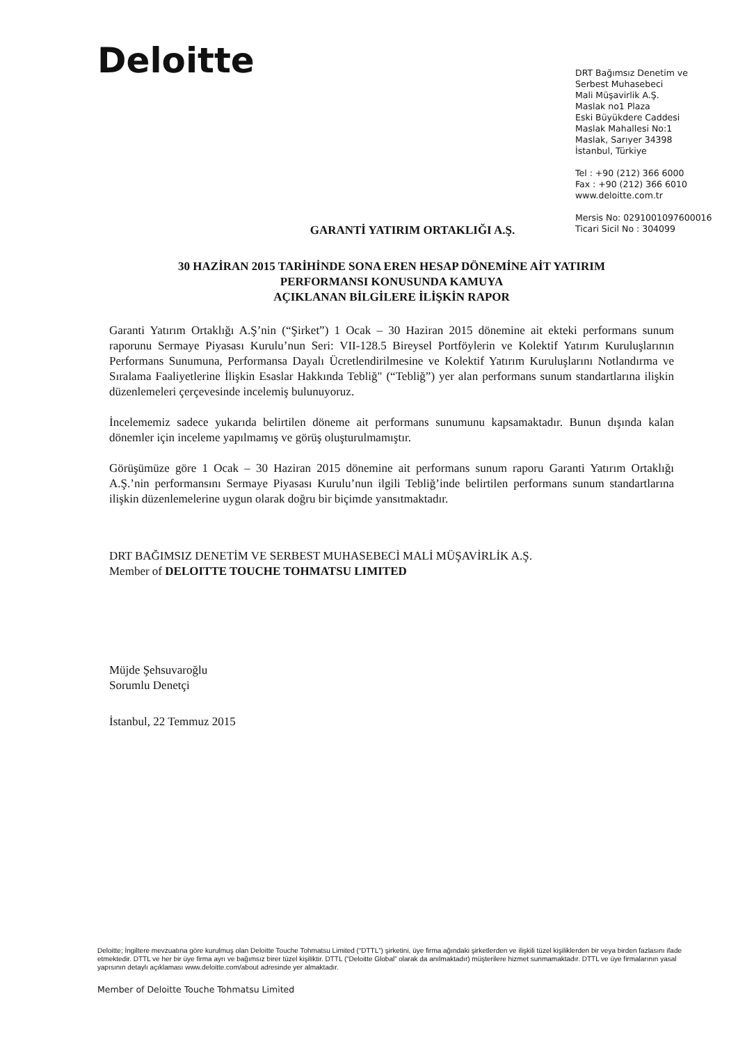Deloitte
DRT Bağımsız Denetim ve
Serbest Muhasebeci
Mali Müşavirlik A.Ş.
Maslak no1 Plaza
Eski Büyükdere Caddesi
Maslak Mahallesi No:1
Maslak, Sarıyer 34398
İstanbul, Türkiye
Tel : +90 (212) 366 6000
Fax : +90 (212) 366 6010
www.deloitte.com.tr
Mersis No: 0291001097600016
Ticari Sicil No : 304099
GARANTİ YATIRIM ORTAKLIĞI A.Ş.
30 HAZİRAN 2015 TARİHİNDE SONA EREN HESAP DÖNEMİNE AİT YATIRIM
PERFORMANSI KONUSUNDA KAMUYA
AÇIKLANAN BİLGİLERE İLİŞKİN RAPOR
Garanti Yatırım Ortaklığı A.Ş’nin (“Şirket”) 1 Ocak – 30 Haziran 2015 dönemine ait ekteki performans sunum raporunu Sermaye Piyasası Kurulu’nun Seri: VII-128.5 Bireysel Portföylerin ve Kolektif Yatırım Kuruluşlarının Performans Sunumuna, Performansa Dayalı Ücretlendirilmesine ve Kolektif Yatırım Kuruluşlarını Notlandırma ve Sıralama Faaliyetlerine İlişkin Esaslar Hakkında Tebliğ" (“Tebliğ”) yer alan performans sunum standartlarına ilişkin düzenlemeleri çerçevesinde incelemiş bulunuyoruz.
İncelememiz sadece yukarıda belirtilen döneme ait performans sunumunu kapsamaktadır. Bunun dışında kalan dönemler için inceleme yapılmamış ve görüş oluşturulmamıştır.
Görüşümüze göre 1 Ocak – 30 Haziran 2015 dönemine ait performans sunum raporu Garanti Yatırım Ortaklığı A.Ş.’nin performansını Sermaye Piyasası Kurulu’nun ilgili Tebliğ’inde belirtilen performans sunum standartlarına ilişkin düzenlemelerine uygun olarak doğru bir biçimde yansıtmaktadır.
DRT BAĞIMSIZ DENETİM VE SERBEST MUHASEBECİ MALİ MÜŞAVİRLİK A.Ş.
Member of DELOITTE TOUCHE TOHMATSU LIMITED
Müjde Şehsuvaroğlu
Sorumlu Denetçi
İstanbul, 22 Temmuz 2015
Deloitte; İngiltere mevzuatına göre kurulmuş olan Deloitte Touche Tohmatsu Limited (“DTTL”) şirketini, üye firma ağındaki şirketlerden ve ilişkili tüzel kişiliklerden bir veya birden fazlasını ifade etmektedir. DTTL ve her bir üye firma ayrı ve bağımsız birer tüzel kişiliktir. DTTL (“Deloitte Global” olarak da anılmaktadır) müşterilere hizmet sunmamaktadır. DTTL ve üye firmalarının yasal yapısının detaylı açıklaması www.deloitte.com/about adresinde yer almaktadır.
Member of Deloitte Touche Tohmatsu Limited